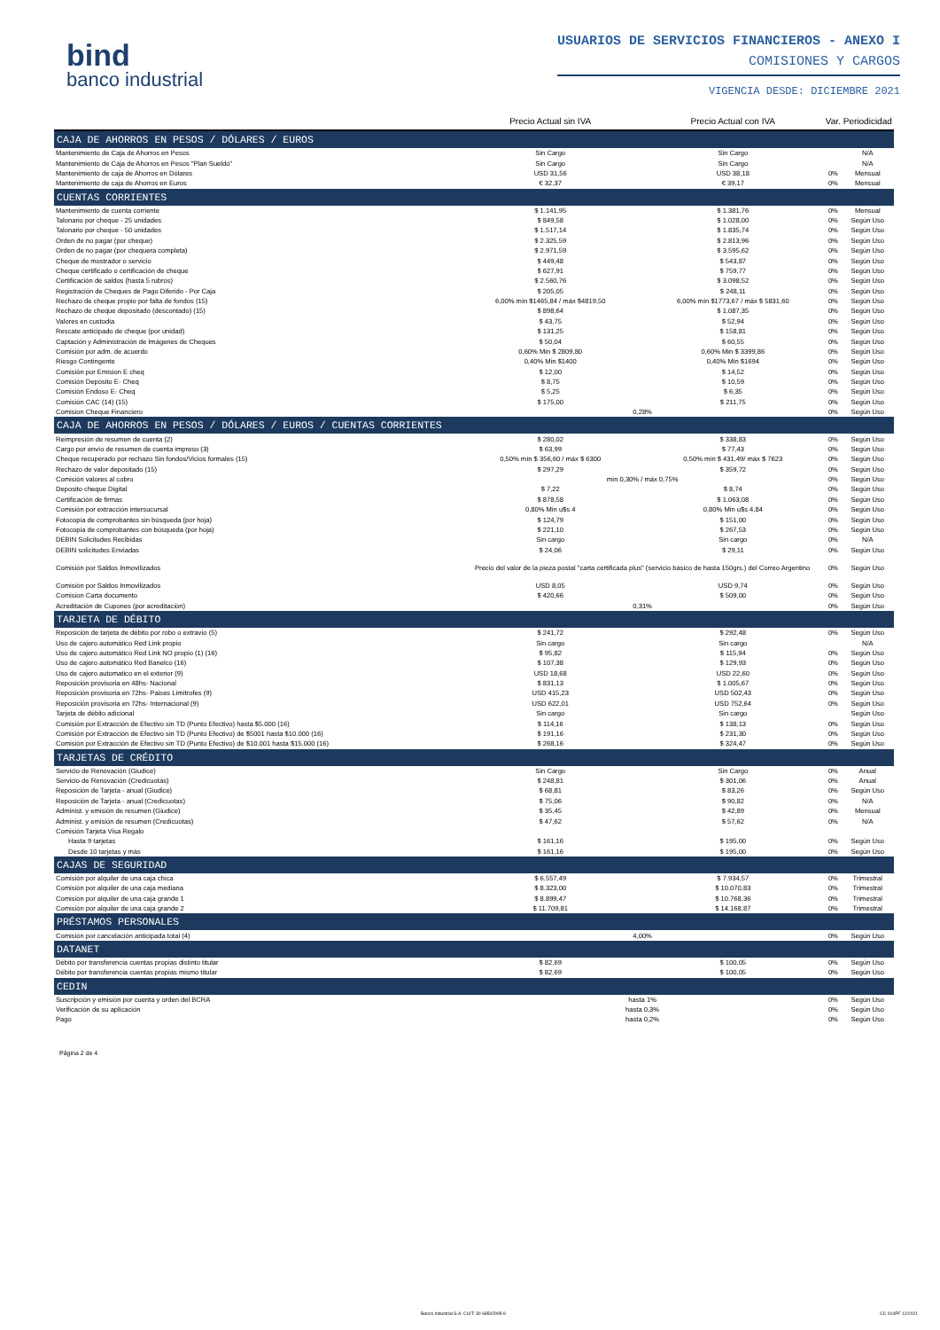bind
banco industrial
USUARIOS DE SERVICIOS FINANCIEROS - ANEXO I
COMISIONES Y CARGOS
VIGENCIA DESDE: DICIEMBRE 2021
| | Precio Actual sin IVA | Precio Actual con IVA | Var. | Periodicidad |
| --- | --- | --- | --- | --- |
| CAJA DE AHORROS EN PESOS / DÓLARES / EUROS | | | | |
| Mantenimiento de Caja de Ahorros en Pesos | Sin Cargo | Sin Cargo | | N/A |
| Mantenimiento de Caja de Ahorros en Pesos "Plan Sueldo" | Sin Cargo | Sin Cargo | | N/A |
| Mantenimiento de caja de Ahorros en Dólares | USD 31,56 | USD 38,18 | 0% | Mensual |
| Mantenimiento de caja de Ahorros en Euros | € 32,37 | € 39,17 | 0% | Mensual |
| CUENTAS CORRIENTES | | | | |
| Mantenimiento de cuenta corriente | $ 1.141,95 | $ 1.381,76 | 0% | Mensual |
| Talonario por cheque - 25 unidades | $ 849,58 | $ 1.028,00 | 0% | Según Uso |
| Talonario por cheque - 50 unidades | $ 1.517,14 | $ 1.835,74 | 0% | Según Uso |
| Orden de no pagar (por cheque) | $ 2.325,59 | $ 2.813,96 | 0% | Según Uso |
| Orden de no pagar (por chequera completa) | $ 2.971,59 | $ 3.595,62 | 0% | Según Uso |
| Cheque de mostrador o servicio | $ 449,48 | $ 543,87 | 0% | Según Uso |
| Cheque certificado o certificación de cheque | $ 627,91 | $ 759,77 | 0% | Según Uso |
| Certificación de saldos (hasta 5 rubros) | $ 2.560,76 | $ 3.098,52 | 0% | Según Uso |
| Registración de Cheques de Pago Diferido - Por Caja | $ 205,05 | $ 248,11 | 0% | Según Uso |
| Rechazo de cheque propio por falta de fondos (15) | 6,00% mín $1465,84 / máx $4819,50 | 6,00% mín $1773,67 / máx $ 5831,60 | 0% | Según Uso |
| Rechazo de cheque depositado (descontado) (15) | $ 898,64 | $ 1.087,35 | 0% | Según Uso |
| Valores en custodia | $ 43,75 | $ 52,94 | 0% | Según Uso |
| Rescate anticipado de cheque (por unidad) | $ 131,25 | $ 158,81 | 0% | Según Uso |
| Captación y Administración de Imágenes de Cheques | $ 50,04 | $ 60,55 | 0% | Según Uso |
| Comisión por adm. de acuerdo | 0,60% Min $ 2809,80 | 0,60% Min $ 3399,86 | 0% | Según Uso |
| Riesgo Contingente | 0,40% Min $1400 | 0,40% Min $1694 | 0% | Según Uso |
| Comisión por Emision E cheq | $ 12,00 | $ 14,52 | 0% | Según Uso |
| Comisión Depósito E- Cheq | $ 8,75 | $ 10,59 | 0% | Según Uso |
| Comisión Endoso E- Cheq | $ 5,25 | $ 6,35 | 0% | Según Uso |
| Comisión CAC (14) (15) | $ 175,00 | $ 211,75 | 0% | Según Uso |
| Comision Cheque Financiero | 0,28% | | 0% | Según Uso |
| CAJA DE AHORROS EN PESOS / DÓLARES / EUROS / CUENTAS CORRIENTES | | | | |
| Reimpresión de resumen de cuenta (2) | $ 280,02 | $ 338,83 | 0% | Según Uso |
| Cargo por envío de resumen de cuenta impreso (3) | $ 63,99 | $ 77,43 | 0% | Según Uso |
| Cheque recuperado por rechazo Sin fondos/Vicios formales (15) | 0,50% mín $ 356,60 / máx $ 6300 | 0,50% mín $ 431,49/ máx $ 7623 | 0% | Según Uso |
| Rechazo de valor depositado (15) | $ 297,29 | $ 359,72 | 0% | Según Uso |
| Comisión valores al cobro | mín 0,30% / máx 0,75% | | 0% | Según Uso |
| Deposito cheque Digital | $ 7,22 | $ 8,74 | 0% | Según Uso |
| Certificación de firmas | $ 878,58 | $ 1.063,08 | 0% | Según Uso |
| Comisión por extracción intersucursal | 0,80% Min u$s 4 | 0,80% Min u$s 4,84 | 0% | Según Uso |
| Fotocopia de comprobantes sin búsqueda (por hoja) | $ 124,79 | $ 151,00 | 0% | Según Uso |
| Fotocopia de comprobantes con búsqueda (por hoja) | $ 221,10 | $ 267,53 | 0% | Según Uso |
| DEBIN Solicitudes Recibidas | Sin cargo | Sin cargo | 0% | N/A |
| DEBIN solicitudes Enviadas | $ 24,06 | $ 29,11 | 0% | Según Uso |
| Comisión por Saldos Inmovilizados | Precio del valor de la pieza postal "carta certificada plus" (servicio básico de hasta 150grs.) del Correo Argentino | | 0% | Según Uso |
| Comisión por Saldos Inmovilizados | USD 8,05 | USD 9,74 | 0% | Según Uso |
| Comision Carta documento | $ 420,66 | $ 509,00 | 0% | Según Uso |
| Acreditación de Cupones (por acreditación) | 0,31% | | 0% | Según Uso |
| TARJETA DE DÉBITO | | | | |
| Reposición de tarjeta de débito por robo o extravío (5) | $ 241,72 | $ 292,48 | 0% | Según Uso |
| Uso de cajero automático Red Link propio | Sin cargo | Sin cargo | | N/A |
| Uso de cajero automático Red Link NO propio (1) (16) | $ 95,82 | $ 115,94 | 0% | Según Uso |
| Uso de cajero automático Red Banelco (16) | $ 107,38 | $ 129,93 | 0% | Según Uso |
| Uso de cajero automatico en el exterior (9) | USD 18,68 | USD 22,60 | 0% | Según Uso |
| Reposición provisoria en 48hs- Nacional | $ 831,13 | $ 1.005,67 | 0% | Según Uso |
| Reposición provisoria en 72hs- Paises Limítrofes (9) | USD 415,23 | USD 502,43 | 0% | Según Uso |
| Reposición provisoria en 72hs- Internacional (9) | USD 622,01 | USD 752,64 | 0% | Según Uso |
| Tarjeta de débito adicional | Sin cargo | Sin cargo | | Según Uso |
| Comisión por Extracción de Efectivo sin TD (Punto Efectivo) hasta $5.000 (16) | $ 114,16 | $ 138,13 | 0% | Según Uso |
| Comisión por Extracción de Efectivo sin TD (Punto Efectivo) de $5001 hasta $10.000 (16) | $ 191,16 | $ 231,30 | 0% | Según Uso |
| Comisión por Extracción de Efectivo sin TD (Punto Efectivo) de $10.001 hasta $15.000 (16) | $ 268,16 | $ 324,47 | 0% | Según Uso |
| TARJETAS DE CRÉDITO | | | | |
| Servicio de Renovación (Giudice) | Sin Cargo | Sin Cargo | 0% | Anual |
| Servicio de Renovación (Credicuotas) | $ 248,81 | $ 301,06 | 0% | Anual |
| Reposición de Tarjeta - anual (Giudice) | $ 68,81 | $ 83,26 | 0% | Según Uso |
| Reposición de Tarjeta - anual (Credicuotas) | $ 75,06 | $ 90,82 | 0% | N/A |
| Administ. y emisión de resumen (Giudice) | $ 35,45 | $ 42,89 | 0% | Mensual |
| Administ. y emisión de resumen (Credicuotas) | $ 47,62 | $ 57,62 | 0% | N/A |
| Comisión Tarjeta Visa Regalo | | | | |
| Hasta 9 tarjetas | $ 161,16 | $ 195,00 | 0% | Según Uso |
| Desde 10 tarjetas y más | $ 161,16 | $ 195,00 | 0% | Según Uso |
| CAJAS DE SEGURIDAD | | | | |
| Comisión por alquiler de una caja chica | $ 6.557,49 | $ 7.934,57 | 0% | Trimestral |
| Comisión por alquiler de una caja mediana | $ 8.323,00 | $ 10.070,83 | 0% | Trimestral |
| Comisión por alquiler de una caja grande 1 | $ 8.899,47 | $ 10.768,36 | 0% | Trimestral |
| Comisión por alquiler de una caja grande 2 | $ 11.709,81 | $ 14.168,87 | 0% | Trimestral |
| PRÉSTAMOS PERSONALES | | | | |
| Comisión por cancelación anticipada total (4) | 4,00% | | 0% | Según Uso |
| DATANET | | | | |
| Débito por transferencia cuentas propias distinto titular | $ 82,69 | $ 100,05 | 0% | Según Uso |
| Débito por transferencia cuentas propias mismo titular | $ 82,69 | $ 100,05 | 0% | Según Uso |
| CEDIN | | | | |
| Suscripción y emisión por cuenta y orden del BCRA | hasta 1% | | 0% | Según Uso |
| Verificación de su aplicación | hasta 0,3% | | 0% | Según Uso |
| Pago | hasta 0,2% | | 0% | Según Uso |
Página 2 de 4
Banco Industrial S.A. CUIT: 30-68502995-9
CC 014PF 12/2021